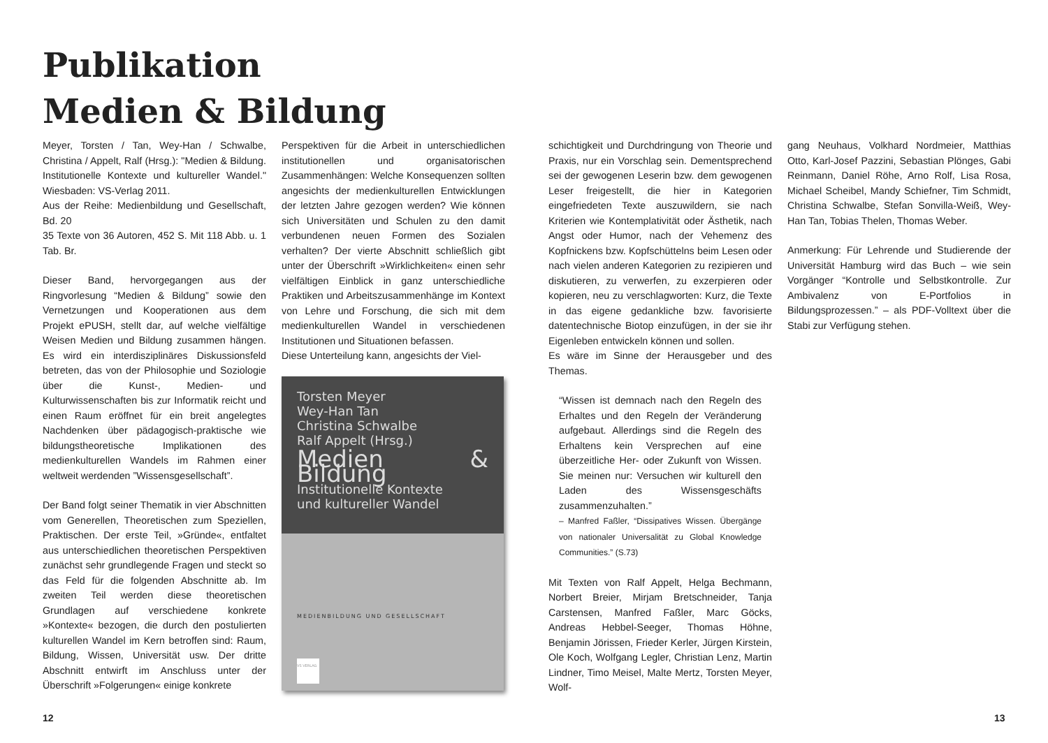Publikation
Medien & Bildung
Meyer, Torsten / Tan, Wey-Han / Schwalbe, Christina / Appelt, Ralf (Hrsg.): "Medien & Bildung. Institutionelle Kontexte und kultureller Wandel." Wiesbaden: VS-Verlag 2011.
Aus der Reihe: Medienbildung und Gesellschaft, Bd. 20
35 Texte von 36 Autoren, 452 S. Mit 118 Abb. u. 1 Tab. Br.
Dieser Band, hervorgegangen aus der Ringvorlesung “Medien & Bildung” sowie den Vernetzungen und Kooperationen aus dem Projekt ePUSH, stellt dar, auf welche vielfältige Weisen Medien und Bildung zusammen hängen. Es wird ein interdisziplinäres Diskussionsfeld betreten, das von der Philosophie und Soziologie über die Kunst-, Medien- und Kulturwissenschaften bis zur Informatik reicht und einen Raum eröffnet für ein breit angelegtes Nachdenken über pädagogisch-praktische wie bildungstheoretische Implikationen des medienkulturellen Wandels im Rahmen einer weltweit werdenden ”Wissensgesellschaft”.
Der Band folgt seiner Thematik in vier Abschnitten vom Generellen, Theoretischen zum Speziellen, Praktischen. Der erste Teil, »Gründe«, entfaltet aus unterschiedlichen theoretischen Perspektiven zunächst sehr grundlegende Fragen und steckt so das Feld für die folgenden Abschnitte ab. Im zweiten Teil werden diese theoretischen Grundlagen auf verschiedene konkrete »Kontexte« bezogen, die durch den postulierten kulturellen Wandel im Kern betroffen sind: Raum, Bildung, Wissen, Universität usw. Der dritte Abschnitt entwirft im Anschluss unter der Überschrift »Folgerungen« einige konkrete
Perspektiven für die Arbeit in unterschiedlichen institutionellen und organisatorischen Zusammenhängen: Welche Konsequenzen sollten angesichts der medienkulturellen Entwicklungen der letzten Jahre gezogen werden? Wie können sich Universitäten und Schulen zu den damit verbundenen neuen Formen des Sozialen verhalten? Der vierte Abschnitt schließlich gibt unter der Überschrift »Wirklichkeiten« einen sehr vielfältigen Einblick in ganz unterschiedliche Praktiken und Arbeitszusammenhänge im Kontext von Lehre und Forschung, die sich mit dem medienkulturellen Wandel in verschiedenen Institutionen und Situationen befassen.
Diese Unterteilung kann, angesichts der Viel-
Torsten Meyer
Wey-Han Tan
Christina Schwalbe
Ralf Appelt (Hrsg.)
Medien & Bildung
Institutionelle Kontexte
und kultureller Wandel
MEDIENBILDUNG UND GESELLSCHAFT
VS VERLAG
schichtigkeit und Durchdringung von Theorie und Praxis, nur ein Vorschlag sein. Dementsprechend sei der gewogenen Leserin bzw. dem gewogenen Leser freigestellt, die hier in Kategorien eingefriedeten Texte auszuwildern, sie nach Kriterien wie Kontemplativität oder Ästhetik, nach Angst oder Humor, nach der Vehemenz des Kopfnickens bzw. Kopfschüttelns beim Lesen oder nach vielen anderen Kategorien zu rezipieren und diskutieren, zu verwerfen, zu exzerpieren oder kopieren, neu zu verschlagworten: Kurz, die Texte in das eigene gedankliche bzw. favorisierte datentechnische Biotop einzufügen, in der sie ihr Eigenleben entwickeln können und sollen.
Es wäre im Sinne der Herausgeber und des Themas.
“Wissen ist demnach nach den Regeln des Erhaltes und den Regeln der Veränderung aufgebaut. Allerdings sind die Regeln des Erhaltens kein Versprechen auf eine überzeitliche Her- oder Zukunft von Wissen. Sie meinen nur: Versuchen wir kulturell den Laden des Wissensgeschäfts zusammenzuhalten.”
– Manfred Faßler, “Dissipatives Wissen. Übergänge von nationaler Universalität zu Global Knowledge Communities.” (S.73)
Mit Texten von Ralf Appelt, Helga Bechmann, Norbert Breier, Mirjam Bretschneider, Tanja Carstensen, Manfred Faßler, Marc Göcks, Andreas Hebbel-Seeger, Thomas Höhne, Benjamin Jörissen, Frieder Kerler, Jürgen Kirstein, Ole Koch, Wolfgang Legler, Christian Lenz, Martin Lindner, Timo Meisel, Malte Mertz, Torsten Meyer, Wolf-
gang Neuhaus, Volkhard Nordmeier, Matthias Otto, Karl-Josef Pazzini, Sebastian Plönges, Gabi Reinmann, Daniel Röhe, Arno Rolf, Lisa Rosa, Michael Scheibel, Mandy Schiefner, Tim Schmidt, Christina Schwalbe, Stefan Sonvilla-Weiß, Wey-Han Tan, Tobias Thelen, Thomas Weber.
Anmerkung: Für Lehrende und Studierende der Universität Hamburg wird das Buch – wie sein Vorgänger “Kontrolle und Selbstkontrolle. Zur Ambivalenz von E-Portfolios in Bildungsprozessen.” – als PDF-Volltext über die Stabi zur Verfügung stehen.
12 13